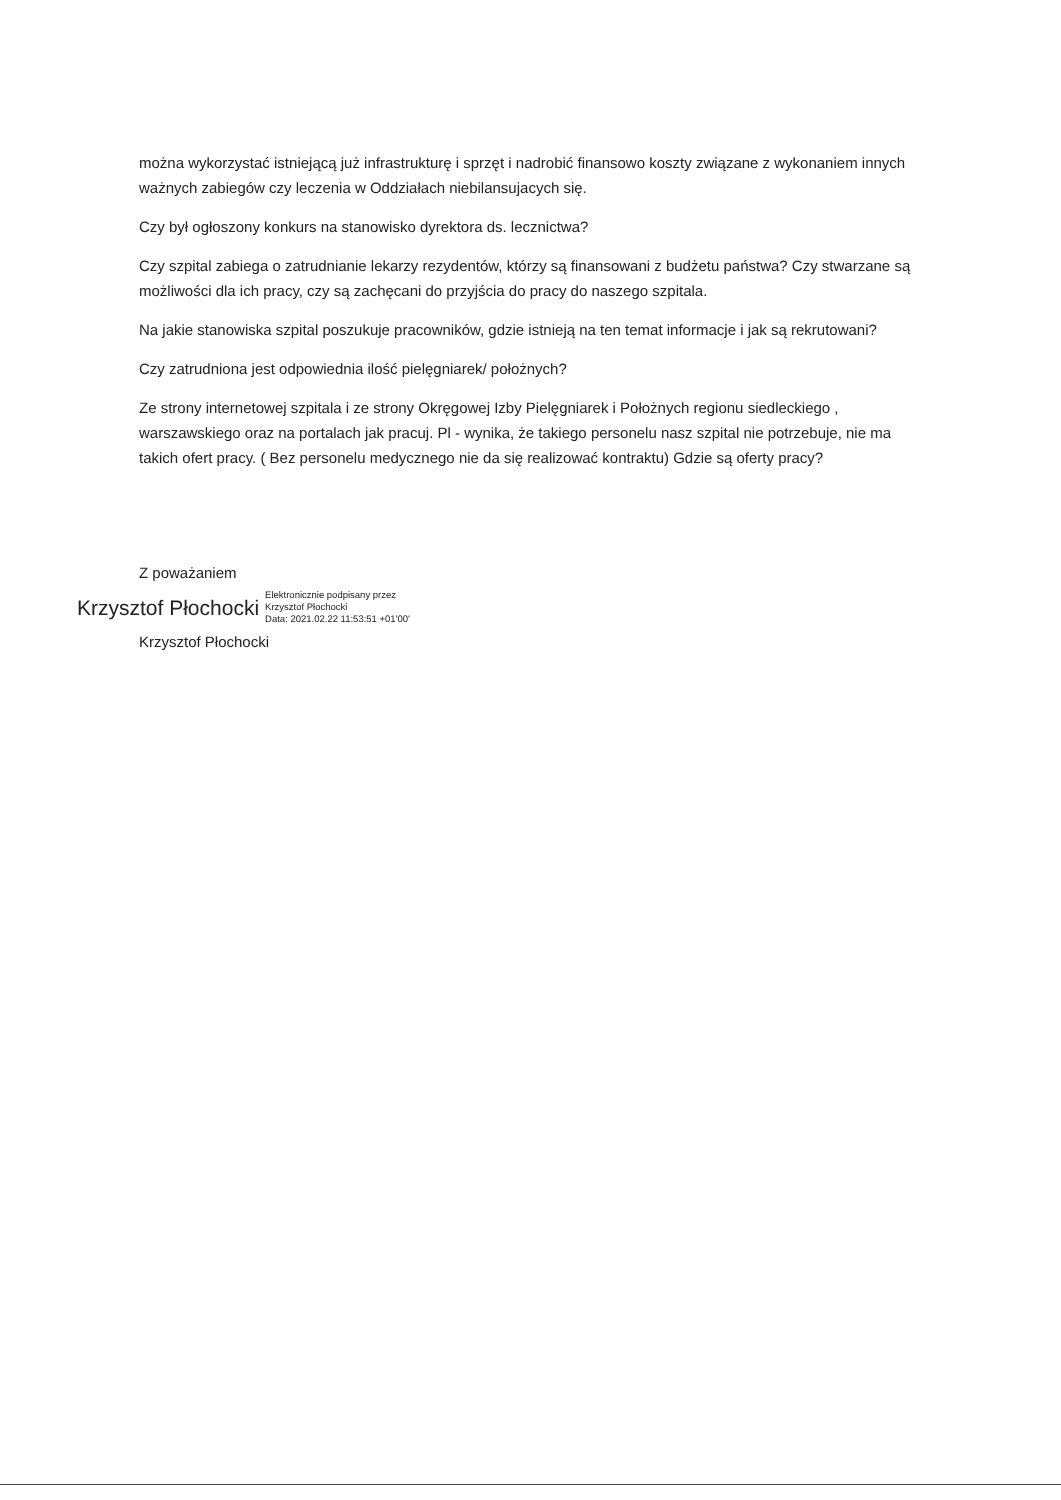można wykorzystać istniejącą już infrastrukturę i sprzęt i nadrobić finansowo koszty związane z wykonaniem innych ważnych zabiegów czy leczenia w Oddziałach niebilansujacych się.
Czy był ogłoszony konkurs na stanowisko dyrektora ds. lecznictwa?
Czy szpital zabiega o zatrudnianie lekarzy rezydentów, którzy są finansowani z budżetu państwa? Czy stwarzane są możliwości dla ich pracy, czy są zachęcani do przyjścia do pracy do naszego szpitala.
Na jakie stanowiska szpital poszukuje pracowników, gdzie istnieją na ten temat informacje i jak są rekrutowani?
Czy zatrudniona jest odpowiednia ilość pielęgniarek/ położnych?
Ze strony internetowej szpitala i ze strony Okręgowej Izby Pielęgniarek i Położnych regionu siedleckiego , warszawskiego oraz na portalach jak pracuj. Pl - wynika, że takiego personelu nasz szpital nie potrzebuje, nie ma takich ofert pracy. ( Bez personelu medycznego nie da się realizować kontraktu) Gdzie są oferty pracy?
Z poważaniem
Krzysztof Płochocki Elektronicznie podpisany przez
Krzysztof Płochocki
Data: 2021.02.22 11:53:51 +01'00'
Krzysztof Płochocki